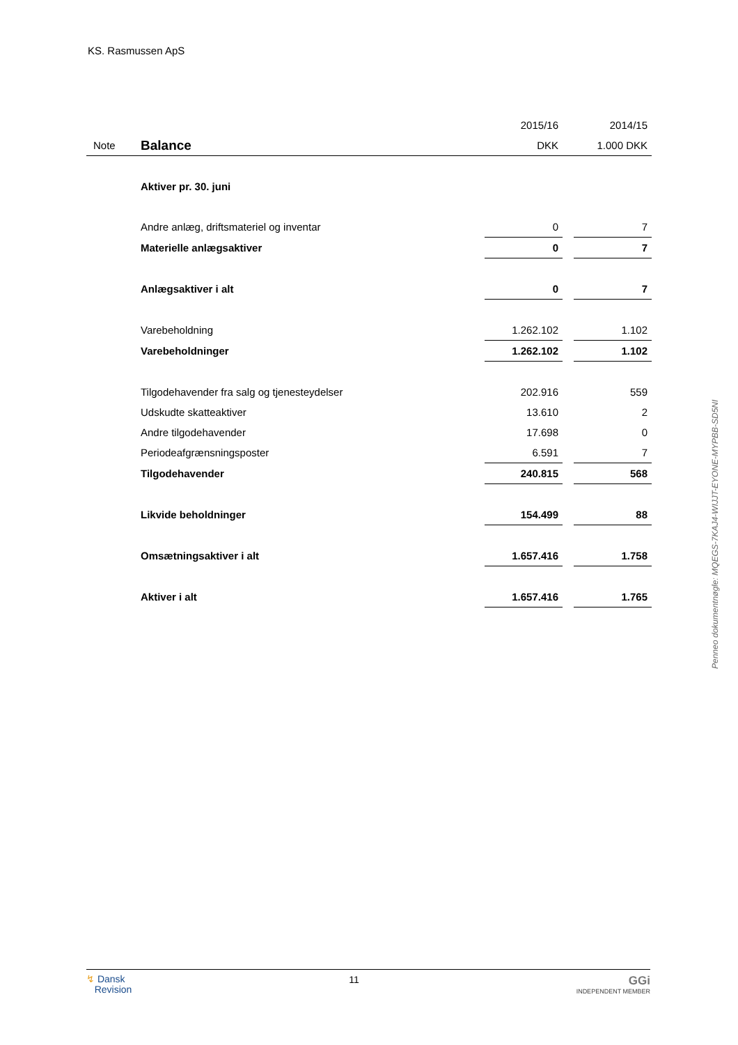KS. Rasmussen ApS
| | | 2015/16 | | 2014/15 |
| Note | Balance | DKK | | 1.000 DKK |
| | Aktiver pr. 30. juni | | | |
| | Andre anlæg, driftsmateriel og inventar | 0 | | 7 |
| | Materielle anlægsaktiver | 0 | | 7 |
| | Anlægsaktiver i alt | 0 | | 7 |
| | Varebeholdning | 1.262.102 | | 1.102 |
| | Varebeholdninger | 1.262.102 | | 1.102 |
| | Tilgodehavender fra salg og tjenesteydelser | 202.916 | | 559 |
| | Udskudte skatteaktiver | 13.610 | | 2 |
| | Andre tilgodehavender | 17.698 | | 0 |
| | Periodeafgrænsningsposter | 6.591 | | 7 |
| | Tilgodehavender | 240.815 | | 568 |
| | Likvide beholdninger | 154.499 | | 88 |
| | Omsætningsaktiver i alt | 1.657.416 | | 1.758 |
| | Aktiver i alt | 1.657.416 | | 1.765 |
Penneo dokumentnøgle: MQEGS-7KAJ4-WIJJT-EYONE-MYPBB-SD5NI
↯ Dansk
Revision
11
GGi
INDEPENDENT MEMBER